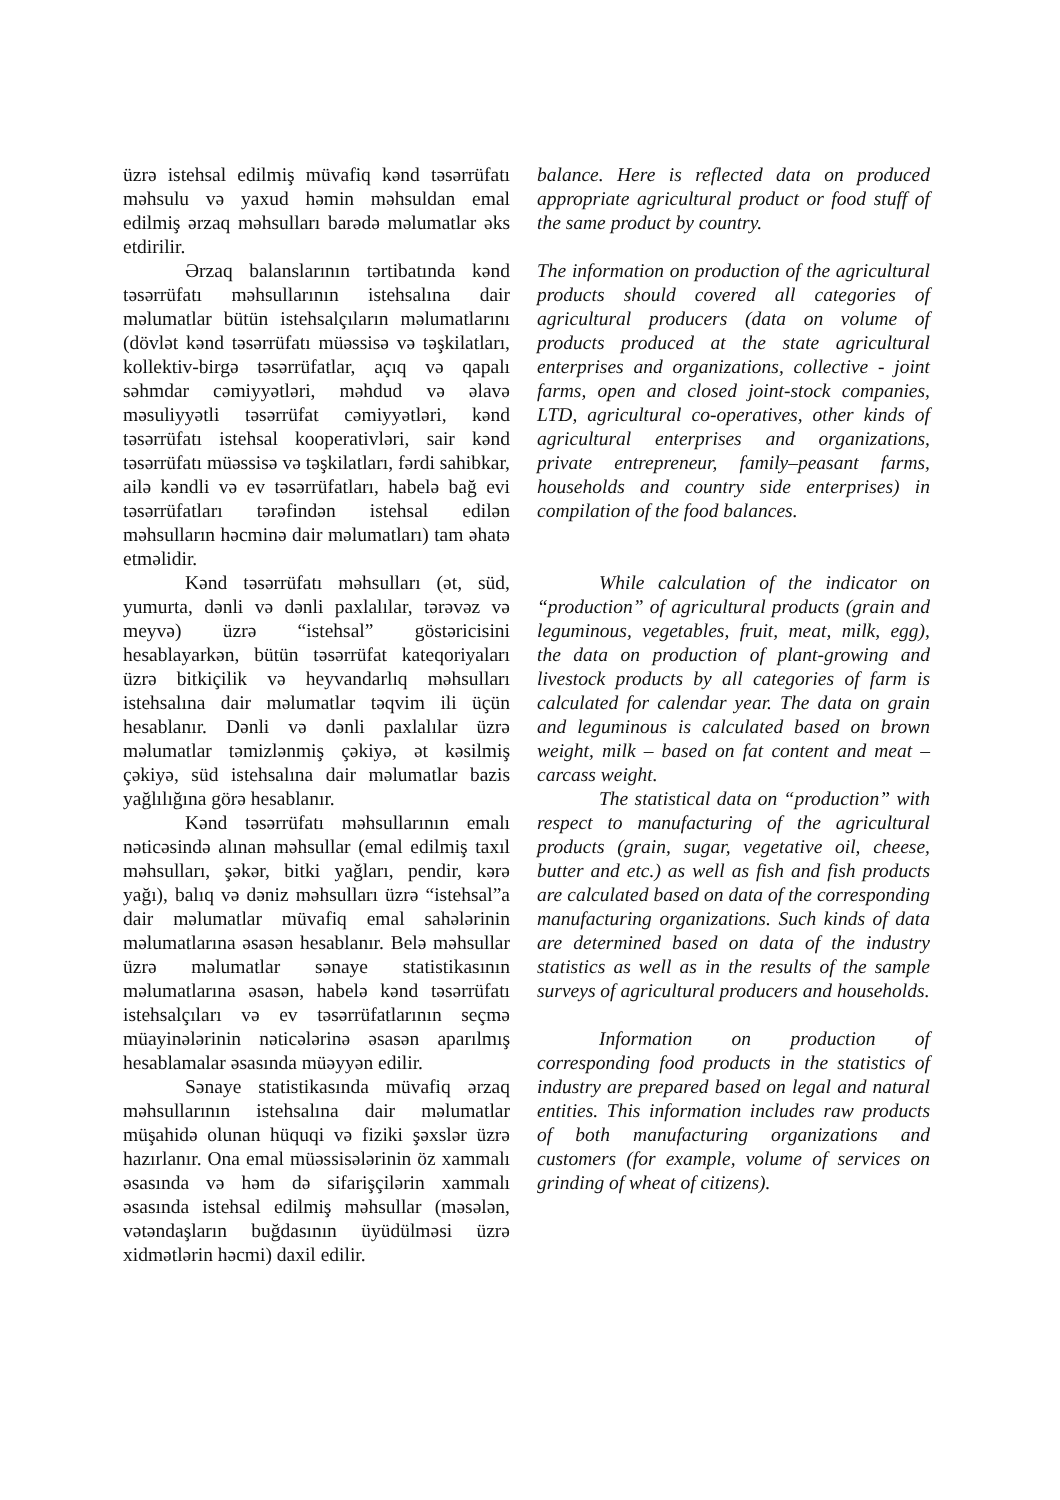üzrə istehsal edilmiş müvafiq kənd təsərrüfatı məhsulu və yaxud həmin məhsuldan emal edilmiş ərzaq məhsulları barədə məlumatlar əks etdirilir.
Ərzaq balanslarının tərtibatında kənd təsərrüfatı məhsullarının istehsalına dair məlumatlar bütün istehsalçıların məlumatlarını (dövlət kənd təsərrüfatı müəssisə və təşkilatları, kollektiv-birgə təsərrüfatlar, açıq və qapalı səhmdar cəmiyyətləri, məhdud və əlavə məsuliyyətli təsərrüfat cəmiyyətləri, kənd təsərrüfatı istehsal kooperativləri, sair kənd təsərrüfatı müəssisə və təşkilatları, fərdi sahibkar, ailə kəndli və ev təsərrüfatları, habelə bağ evi təsərrüfatları tərəfindən istehsal edilən məhsulların həcminə dair məlumatları) tam əhatə etməlidir.
Kənd təsərrüfatı məhsulları (ət, süd, yumurta, dənli və dənli paxlalılar, tərəvəz və meyvə) üzrə “istehsal” göstəricisini hesablayarkən, bütün təsərrüfat kateqoriyaları üzrə bitkiçilik və heyvandarlıq məhsulları istehsalına dair məlumatlar təqvim ili üçün hesablanır. Dənli və dənli paxlalılar üzrə məlumatlar təmizlənmiş çəkiyə, ət kəsilmiş çəkiyə, süd istehsalına dair məlumatlar bazis yağlılığına görə hesablanır.
Kənd təsərrüfatı məhsullarının emalı nəticəsində alınan məhsullar (emal edilmiş taxıl məhsulları, şəkər, bitki yağları, pendir, kərə yağı), balıq və dəniz məhsulları üzrə “istehsal”a dair məlumatlar müvafiq emal sahələrinin məlumatlarına əsasən hesablanır. Belə məhsullar üzrə məlumatlar sənaye statistikasının məlumatlarına əsasən, habelə kənd təsərrüfatı istehsalçıları və ev təsərrüfatlarının seçmə müayinələrinin nəticələrinə əsasən aparılmış hesablamalar əsasında müəyyən edilir.
Sənaye statistikasında müvafiq ərzaq məhsullarının istehsalına dair məlumatlar müşahidə olunan hüquqi və fiziki şəxslər üzrə hazırlanır. Ona emal müəssisələrinin öz xammalı əsasında və həm də sifarişçilərin xammalı əsasında istehsal edilmiş məhsullar (məsələn, vətəndaşların buğdasının üyüdülməsi üzrə xidmətlərin həcmi) daxil edilir.
balance. Here is reflected data on produced appropriate agricultural product or food stuff of the same product by country.
The information on production of the agricultural products should covered all categories of agricultural producers (data on volume of products produced at the state agricultural enterprises and organizations, collective - joint farms, open and closed joint-stock companies, LTD, agricultural co-operatives, other kinds of agricultural enterprises and organizations, private entrepreneur, family–peasant farms, households and country side enterprises) in compilation of the food balances.
While calculation of the indicator on “production” of agricultural products (grain and leguminous, vegetables, fruit, meat, milk, egg), the data on production of plant-growing and livestock products by all categories of farm is calculated for calendar year. The data on grain and leguminous is calculated based on brown weight, milk – based on fat content and meat – carcass weight.
The statistical data on “production” with respect to manufacturing of the agricultural products (grain, sugar, vegetative oil, cheese, butter and etc.) as well as fish and fish products are calculated based on data of the corresponding manufacturing organizations. Such kinds of data are determined based on data of the industry statistics as well as in the results of the sample surveys of agricultural producers and households.
Information on production of corresponding food products in the statistics of industry are prepared based on legal and natural entities. This information includes raw products of both manufacturing organizations and customers (for example, volume of services on grinding of wheat of citizens).